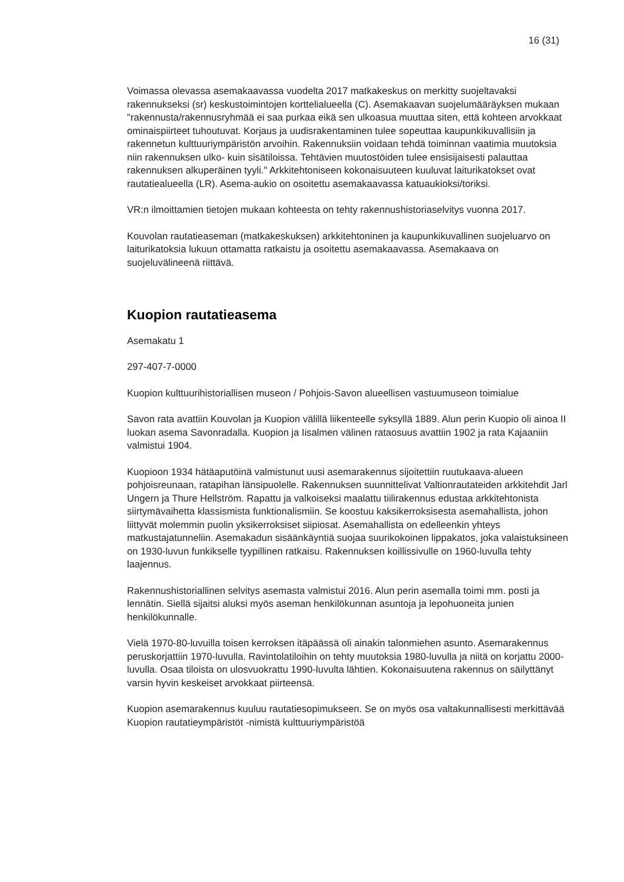16 (31)
Voimassa olevassa asemakaavassa vuodelta 2017 matkakeskus on merkitty suojeltavaksi rakennukseksi (sr) keskustoimintojen korttelialueella (C). Asemakaavan suojelumääräyksen mukaan "rakennusta/rakennusryhmää ei saa purkaa eikä sen ulkoasua muuttaa siten, että kohteen arvokkaat ominaispiirteet tuhoutuvat. Korjaus ja uudisrakentaminen tulee sopeuttaa kaupunkikuvallisiin ja rakennetun kulttuuriympäristön arvoihin. Rakennuksiin voidaan tehdä toiminnan vaatimia muutoksia niin rakennuksen ulko- kuin sisätiloissa. Tehtävien muutostöiden tulee ensisijaisesti palauttaa rakennuksen alkuperäinen tyyli." Arkkitehtoniseen kokonaisuuteen kuuluvat laiturikatokset ovat rautatiealueella (LR). Asema-aukio on osoitettu asemakaavassa katuaukioksi/toriksi.
VR:n ilmoittamien tietojen mukaan kohteesta on tehty rakennushistoriaselvitys vuonna 2017.
Kouvolan rautatieaseman (matkakeskuksen) arkkitehtoninen ja kaupunkikuvallinen suojeluarvo on laiturikatoksia lukuun ottamatta ratkaistu ja osoitettu asemakaavassa. Asemakaava on suojeluvälineenä riittävä.
Kuopion rautatieasema
Asemakatu 1
297-407-7-0000
Kuopion kulttuurihistoriallisen museon / Pohjois-Savon alueellisen vastuumuseon toimialue
Savon rata avattiin Kouvolan ja Kuopion välillä liikenteelle syksyllä 1889. Alun perin Kuopio oli ainoa II luokan asema Savonradalla. Kuopion ja Iisalmen välinen rataosuus avattiin 1902 ja rata Kajaaniin valmistui 1904.
Kuopioon 1934 hätäaputöinä valmistunut uusi asemarakennus sijoitettiin ruutukaava-alueen pohjoisreunaan, ratapihan länsipuolelle. Rakennuksen suunnittelivat Valtionrautateiden arkkitehdit Jarl Ungern ja Thure Hellström. Rapattu ja valkoiseksi maalattu tiilirakennus edustaa arkkitehtonista siirtymävaihetta klassismista funktionalismiin. Se koostuu kaksikerroksisesta asemahallista, johon liittyvät molemmin puolin yksikerroksiset siipiosat. Asemahallista on edelleenkin yhteys matkustajatunneliin. Asemakadun sisäänkäyntiä suojaa suurikokoinen lippakatos, joka valaistuksineen on 1930-luvun funkikselle tyypillinen ratkaisu. Rakennuksen koillissivulle on 1960-luvulla tehty laajennus.
Rakennushistoriallinen selvitys asemasta valmistui 2016. Alun perin asemalla toimi mm. posti ja lennätin. Siellä sijaitsi aluksi myös aseman henkilökunnan asuntoja ja lepohuoneita junien henkilökunnalle.
Vielä 1970-80-luvuilla toisen kerroksen itäpäässä oli ainakin talonmiehen asunto. Asemarakennus peruskorjattiin 1970-luvulla. Ravintolatiloihin on tehty muutoksia 1980-luvulla ja niitä on korjattu 2000-luvulla. Osaa tiloista on ulosvuokrattu 1990-luvulta lähtien. Kokonaisuutena rakennus on säilyttänyt varsin hyvin keskeiset arvokkaat piirteensä.
Kuopion asemarakennus kuuluu rautatiesopimukseen. Se on myös osa valtakunnallisesti merkittävää Kuopion rautatieympäristöt -nimistä kulttuuriympäristöä